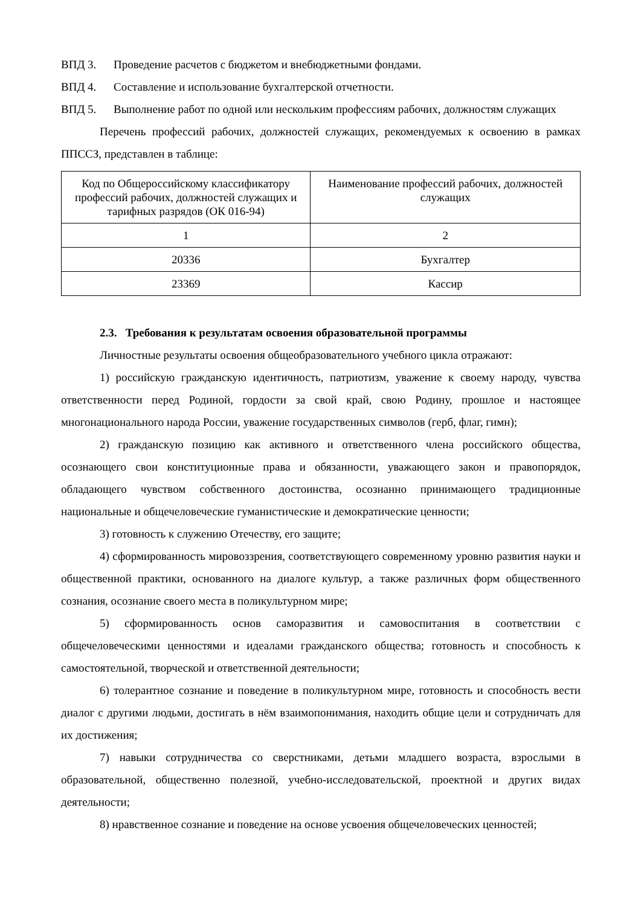ВПД 3. Проведение расчетов с бюджетом и внебюджетными фондами.
ВПД 4. Составление и использование бухгалтерской отчетности.
ВПД 5. Выполнение работ по одной или нескольким профессиям рабочих, должностям служащих
Перечень профессий рабочих, должностей служащих, рекомендуемых к освоению в рамках ППССЗ, представлен в таблице:
| Код по Общероссийскому классификатору профессий рабочих, должностей служащих и тарифных разрядов (ОК 016-94) | Наименование профессий рабочих, должностей служащих |
| 1 | 2 |
| 20336 | Бухгалтер |
| 23369 | Кассир |
2.3. Требования к результатам освоения образовательной программы
Личностные результаты освоения общеобразовательного учебного цикла отражают:
1) российскую гражданскую идентичность, патриотизм, уважение к своему народу, чувства ответственности перед Родиной, гордости за свой край, свою Родину, прошлое и настоящее многонационального народа России, уважение государственных символов (герб, флаг, гимн);
2) гражданскую позицию как активного и ответственного члена российского общества, осознающего свои конституционные права и обязанности, уважающего закон и правопорядок, обладающего чувством собственного достоинства, осознанно принимающего традиционные национальные и общечеловеческие гуманистические и демократические ценности;
3) готовность к служению Отечеству, его защите;
4) сформированность мировоззрения, соответствующего современному уровню развития науки и общественной практики, основанного на диалоге культур, а также различных форм общественного сознания, осознание своего места в поликультурном мире;
5) сформированность основ саморазвития и самовоспитания в соответствии с общечеловеческими ценностями и идеалами гражданского общества; готовность и способность к самостоятельной, творческой и ответственной деятельности;
6) толерантное сознание и поведение в поликультурном мире, готовность и способность вести диалог с другими людьми, достигать в нём взаимопонимания, находить общие цели и сотрудничать для их достижения;
7) навыки сотрудничества со сверстниками, детьми младшего возраста, взрослыми в образовательной, общественно полезной, учебно-исследовательской, проектной и других видах деятельности;
8) нравственное сознание и поведение на основе усвоения общечеловеческих ценностей;